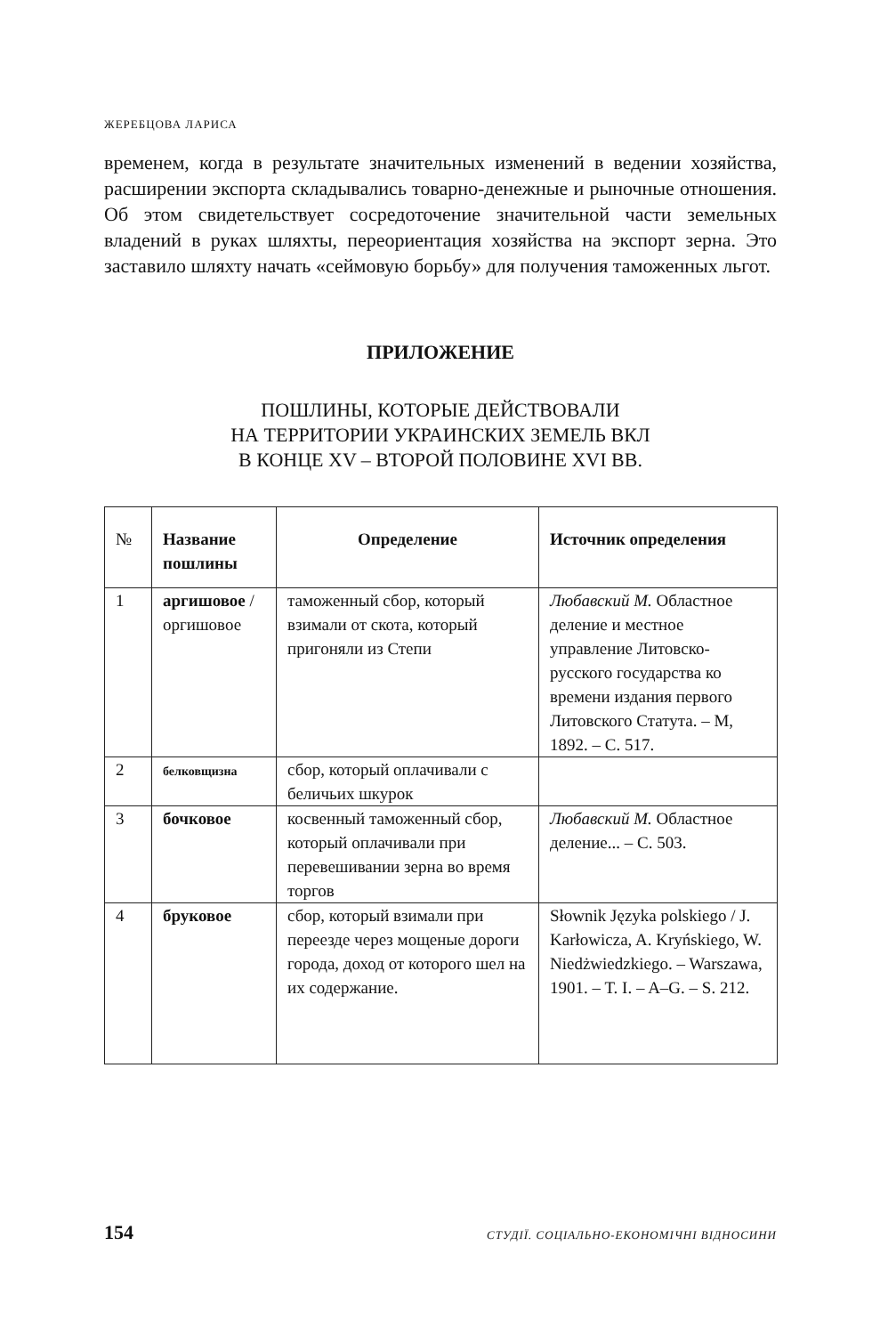ЖЕРЕБЦОВА ЛАРИСА
временем, когда в результате значительных изменений в ведении хозяйства, расширении экспорта складывались товарно-денежные и рыночные отношения. Об этом свидетельствует сосредоточение значительной части земельных владений в руках шляхты, переориентация хозяйства на экспорт зерна. Это заставило шляхту начать «сеймовую борьбу» для получения таможенных льгот.
ПРИЛОЖЕНИЕ
ПОШЛИНЫ, КОТОРЫЕ ДЕЙСТВОВАЛИ
НА ТЕРРИТОРИИ УКРАИНСКИХ ЗЕМЕЛЬ ВКЛ
В КОНЦЕ XV – ВТОРОЙ ПОЛОВИНЕ XVI ВВ.
| № | Название пошлины | Определение | Источник определения |
| --- | --- | --- | --- |
| 1 | аргишовое / оргишовое | таможенный сбор, который взимали от скота, который пригоняли из Степи | Любавский М. Областное деление и местное управление Литовско-русского государства ко времени издания первого Литовского Статута. – М, 1892. – С. 517. |
| 2 | белковщизна | сбор, который оплачивали с беличьих шкурок | |
| 3 | бочковое | косвенный таможенный сбор, который оплачивали при перевешивании зерна во время торгов | Любавский М. Областное деление... – С. 503. |
| 4 | бруковое | сбор, который взимали при переезде через мощеные дороги города, доход от которого шел на их содержание. | Słownik Języka polskiego / J. Karłowicza, A. Kryńskiego, W. Niedżwiedzkiego. – Warszawa, 1901. – T. I. – A–G. – S. 212. |
154 СТУДІЇ. СОЦІАЛЬНО-ЕКОНОМІЧНІ ВІДНОСИНИ